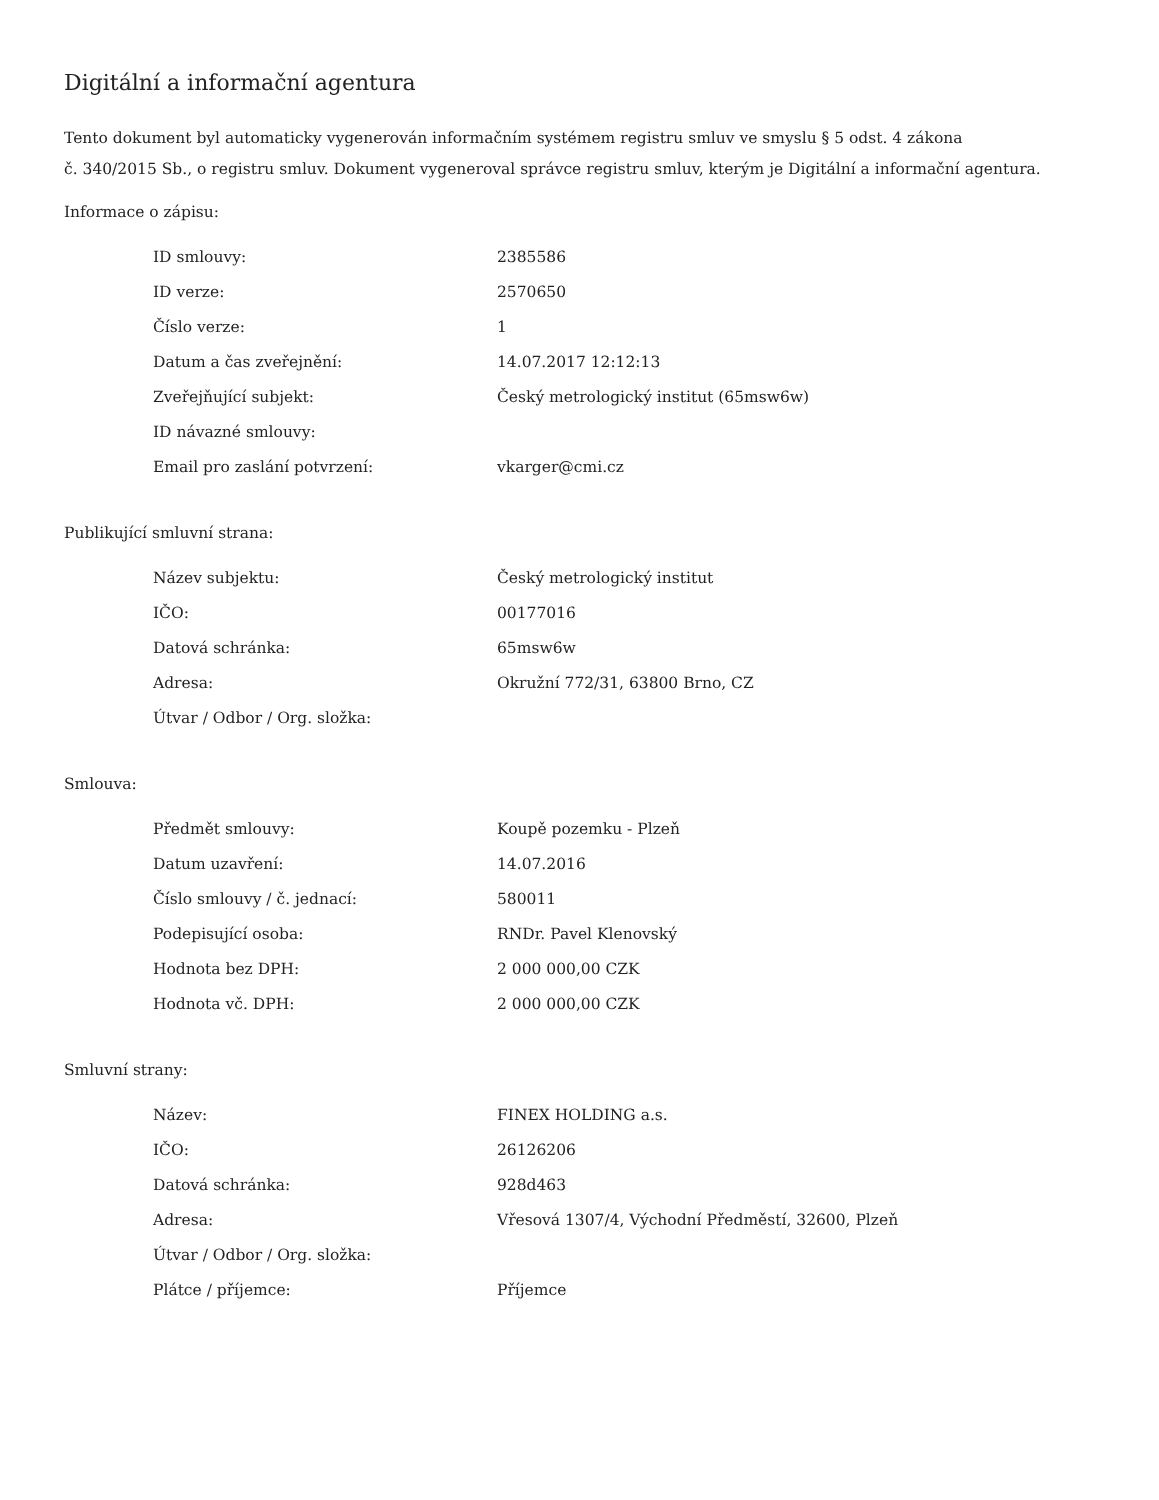Digitální a informační agentura
Tento dokument byl automaticky vygenerován informačním systémem registru smluv ve smyslu § 5 odst. 4 zákona
č. 340/2015 Sb., o registru smluv. Dokument vygeneroval správce registru smluv, kterým je Digitální a informační agentura.
Informace o zápisu:
| ID smlouvy: | 2385586 |
| ID verze: | 2570650 |
| Číslo verze: | 1 |
| Datum a čas zveřejnění: | 14.07.2017 12:12:13 |
| Zveřejňující subjekt: | Český metrologický institut (65msw6w) |
| ID návazné smlouvy: | |
| Email pro zaslání potvrzení: | vkarger@cmi.cz |
Publikující smluvní strana:
| Název subjektu: | Český metrologický institut |
| IČO: | 00177016 |
| Datová schránka: | 65msw6w |
| Adresa: | Okružní 772/31, 63800 Brno, CZ |
| Útvar / Odbor / Org. složka: | |
Smlouva:
| Předmět smlouvy: | Koupě pozemku - Plzeň |
| Datum uzavření: | 14.07.2016 |
| Číslo smlouvy / č. jednací: | 580011 |
| Podepisující osoba: | RNDr. Pavel Klenovský |
| Hodnota bez DPH: | 2 000 000,00 CZK |
| Hodnota vč. DPH: | 2 000 000,00 CZK |
Smluvní strany:
| Název: | FINEX HOLDING a.s. |
| IČO: | 26126206 |
| Datová schránka: | 928d463 |
| Adresa: | Vřesová 1307/4, Východní Předměstí, 32600, Plzeň |
| Útvar / Odbor / Org. složka: | |
| Plátce / příjemce: | Příjemce |